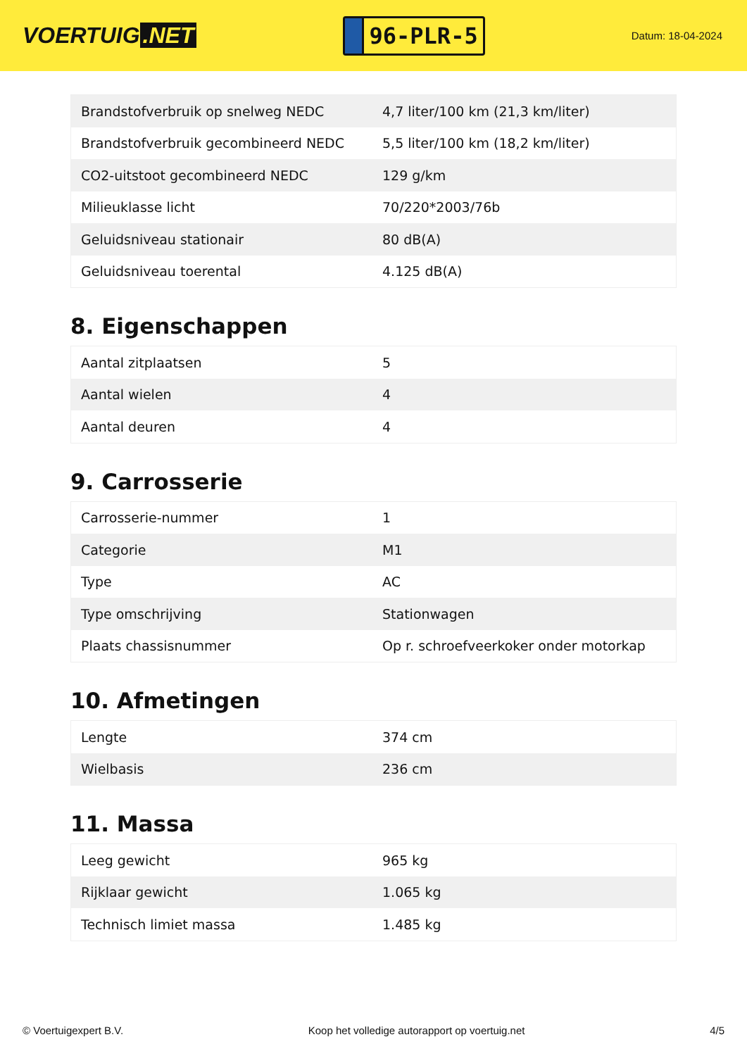VOERTUIG.NET
96-PLR-5
Datum: 18-04-2024
| Brandstofverbruik op snelweg NEDC | 4,7 liter/100 km (21,3 km/liter) |
| Brandstofverbruik gecombineerd NEDC | 5,5 liter/100 km (18,2 km/liter) |
| CO2-uitstoot gecombineerd NEDC | 129 g/km |
| Milieuklasse licht | 70/220*2003/76b |
| Geluidsniveau stationair | 80 dB(A) |
| Geluidsniveau toerental | 4.125 dB(A) |
8. Eigenschappen
| Aantal zitplaatsen | 5 |
| Aantal wielen | 4 |
| Aantal deuren | 4 |
9. Carrosserie
| Carrosserie-nummer | 1 |
| Categorie | M1 |
| Type | AC |
| Type omschrijving | Stationwagen |
| Plaats chassisnummer | Op r. schroefveerkoker onder motorkap |
10. Afmetingen
| Lengte | 374 cm |
| Wielbasis | 236 cm |
11. Massa
| Leeg gewicht | 965 kg |
| Rijklaar gewicht | 1.065 kg |
| Technisch limiet massa | 1.485 kg |
© Voertuigexpert B.V. Koop het volledige autorapport op voertuig.net 4/5